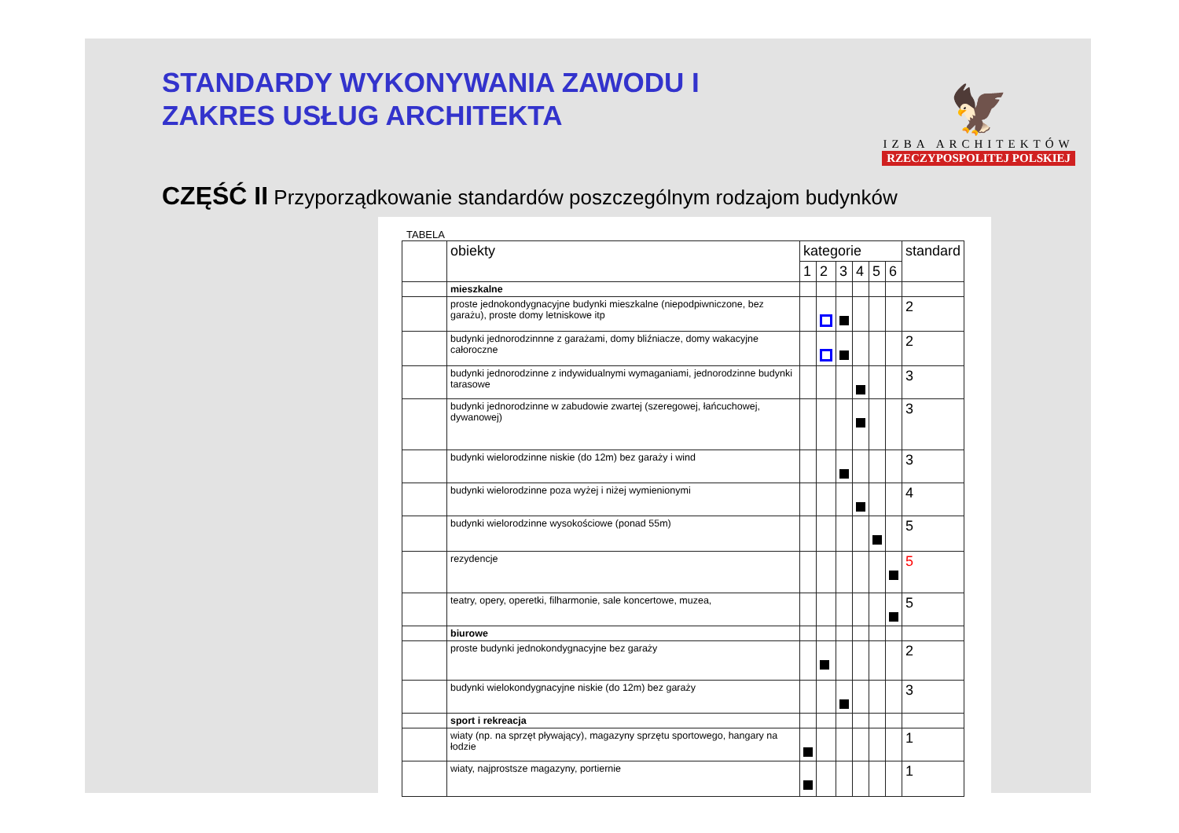STANDARDY WYKONYWANIA ZAWODU I
ZAKRES USŁUG ARCHITEKTA
🦅
IZBA ARCHITEKTÓW
RZECZYPOSPOLITEJ POLSKIEJ
CZĘŚĆ II Przyporządkowanie standardów poszczególnym rodzajom budynków
TABELA
| | obiekty | kategorie | | | | | | standard |
| --- | --- | --- | --- | --- | --- | --- | --- | --- |
| | | 1 | 2 | 3 | 4 | 5 | 6 | |
| | mieszkalne | | | | | | | |
| | proste jednokondygnacyjne budynki mieszkalne (niepodpiwniczone, bez garażu), proste domy letniskowe itp | | | | | | | 2 |
| | budynki jednorodzinnne z garażami, domy bliźniacze, domy wakacyjne całoroczne | | | | | | | 2 |
| | budynki jednorodzinne z indywidualnymi wymaganiami, jednorodzinne budynki tarasowe | | | | | | | 3 |
| | budynki jednorodzinne w zabudowie zwartej (szeregowej, łańcuchowej, dywanowej) | | | | | | | 3 |
| | budynki wielorodzinne niskie (do 12m) bez garaży i wind | | | | | | | 3 |
| | budynki wielorodzinne poza wyżej i niżej wymienionymi | | | | | | | 4 |
| | budynki wielorodzinne wysokościowe (ponad 55m) | | | | | | | 5 |
| | rezydencje | | | | | | | 5 |
| | teatry, opery, operetki, filharmonie, sale koncertowe, muzea, | | | | | | | 5 |
| | biurowe | | | | | | | |
| | proste budynki jednokondygnacyjne bez garaży | | | | | | | 2 |
| | budynki wielokondygnacyjne niskie (do 12m) bez garaży | | | | | | | 3 |
| | sport i rekreacja | | | | | | | |
| | wiaty (np. na sprzęt pływający), magazyny sprzętu sportowego, hangary na łodzie | | | | | | | 1 |
| | wiaty, najprostsze magazyny, portiernie | | | | | | | 1 |